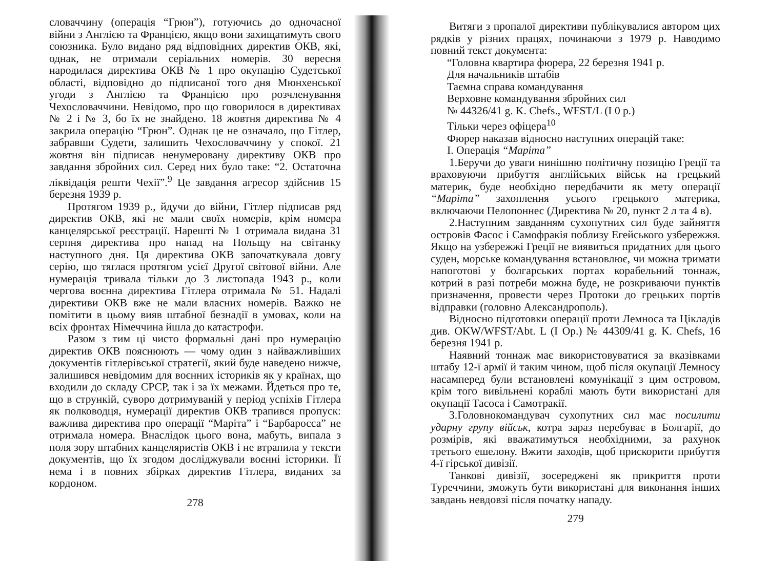словаччину (операція “Грюн”), готуючись до одночасної війни з Англією та Францією, якщо вони захищатимуть свого союзника. Було видано ряд відповідних директив ОКВ, які, однак, не отримали серіальних номерів. 30 вересня народилася директива ОКВ № 1 про окупацію Судетської області, відповідно до підписаної того дня Мюнхенської угоди з Англією та Францією про розчленування Чехословаччини. Невідомо, про що говорилося в директивах № 2 і № 3, бо їх не знайдено. 18 жовтня директива № 4 закрила операцію “Грюн”. Однак це не означало, що Гітлер, забравши Судети, залишить Чехословаччину у спокої. 21 жовтня він підписав ненумеровану директиву ОКВ про завдання збройних сил. Серед них було таке: “2. Остаточна ліквідація решти Чехії”.<sup>9</sup> Це завдання агресор здійснив 15 березня 1939 р.
Протягом 1939 р., йдучи до війни, Гітлер підписав ряд директив ОКВ, які не мали своїх номерів, крім номера канцелярської реєстрації. Нарешті № 1 отримала видана 31 серпня директива про напад на Польщу на світанку наступного дня. Ця директива ОКВ започаткувала довгу серію, що тяглася протягом усієї Другої світової війни. Але нумерація тривала тільки до 3 листопада 1943 р., коли чергова воєнна директива Гітлера отримала № 51. Надалі директиви ОКВ вже не мали власних номерів. Важко не помітити в цьому вияв штабної безнадії в умовах, коли на всіх фронтах Німеччина йшла до катастрофи.
Разом з тим ці чисто формальні дані про нумерацію директив ОКВ пояснюють — чому один з найважливіших документів гітлерівської стратегії, який буде наведено нижче, залишився невідомим для воєнних істориків як у країнах, що входили до складу СРСР, так і за їх межами. Йдеться про те, що в стрункій, суворо дотримуваній у період успіхів Гітлера як полководця, нумерації директив ОКВ трапився пропуск: важлива директива про операції “Маріта” і “Барбаросса” не отримала номера. Внаслідок цього вона, мабуть, випала з поля зору штабних канцеляристів ОКВ і не втрапила у тексти документів, що їх згодом досліджували воєнні історики. Її нема і в повних збірках директив Гітлера, виданих за кордоном.
278
Витяги з пропалої директиви публікувалися автором цих рядків у різних працях, починаючи з 1979 р. Наводимо повний текст документа:
“Головна квартира фюрера, 22 березня 1941 р.
Для начальників штабів
Таємна справа командування
Верховне командування збройних сил
№ 44326/41 g. K. Chefs., WFST/L (I 0 p.)
Тільки через офіцера<sup>10</sup>
Фюрер наказав відносно наступних операцій таке:
I. Операція “Маріта”
1.Беручи до уваги нинішню політичну позицію Греції та враховуючи прибуття англійських військ на грецький материк, буде необхідно передбачити як мету операції “Маріта” захоплення усього грецького материка, включаючи Пелопоннес (Директива № 20, пункт 2 л та 4 в).
2.Наступним завданням сухопутних сил буде зайняття островів Фасос і Самофракія поблизу Егейського узбережжя. Якщо на узбережжі Греції не виявиться придатних для цього суден, морське командування встановлює, чи можна тримати напоготові у болгарських портах корабельний тоннаж, котрий в разі потреби можна буде, не розкриваючи пунктів призначення, провести через Протоки до грецьких портів відправки (головно Александрополь).
Відносно підготовки операції проти Лемноса та Цікладів див. OKW/WFST/Abt. L (I Op.) № 44309/41 g. K. Chefs, 16 березня 1941 р.
Наявний тоннаж має використовуватися за вказівками штабу 12-ї армії й таким чином, щоб після окупації Лемносу насамперед були встановлені комунікації з цим островом, крім того вивільнені кораблі мають бути використані для окупації Тасоса і Самотракії.
3.Головнокомандувач сухопутних сил має посилити ударну групу військ, котра зараз перебуває в Болгарії, до розмірів, які вважатимуться необхідними, за рахунок третього ешелону. Вжити заходів, щоб прискорити прибуття 4-ї гірської дивізії.
Танкові дивізії, зосереджені як прикриття проти Туреччини, зможуть бути використані для виконання інших завдань невдовзі після початку нападу.
279